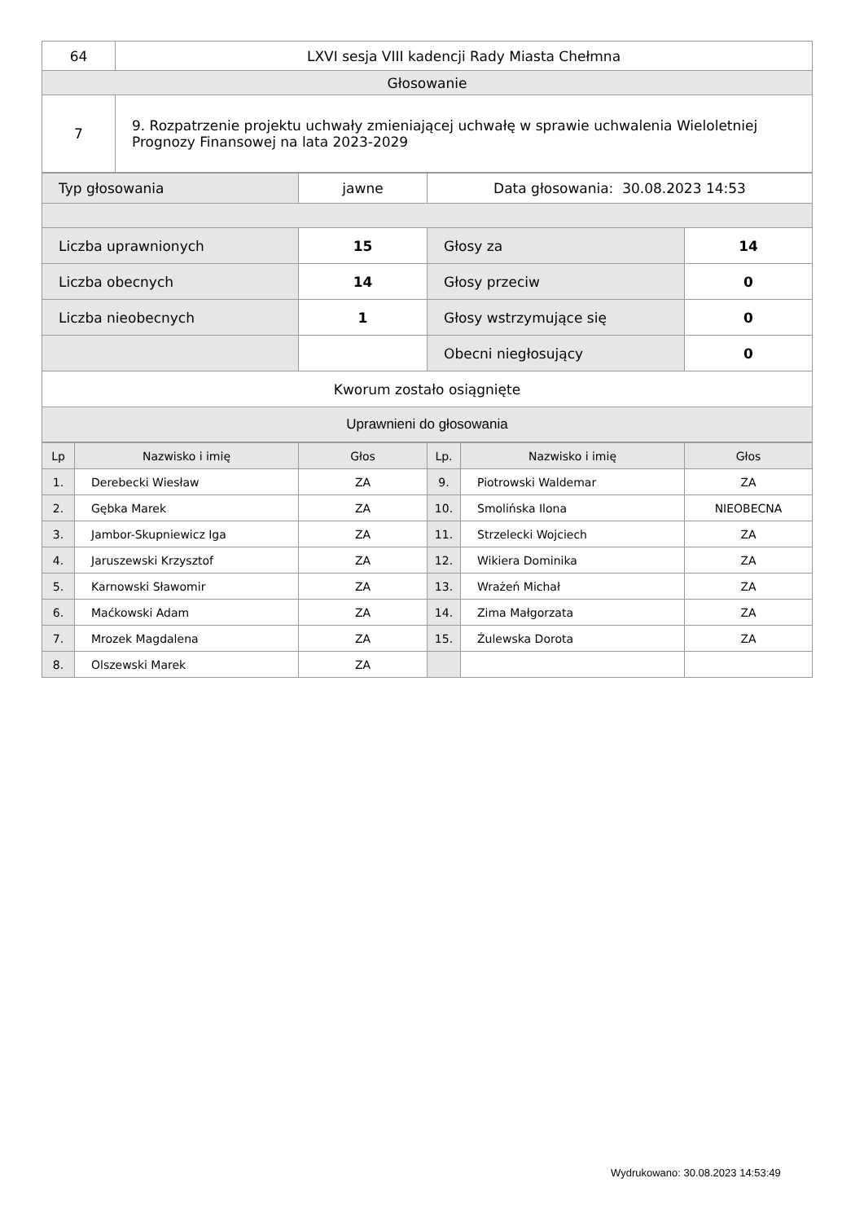| 64 | LXVI sesja VIII kadencji Rady Miasta Chełmna |
| Głosowanie | |
| 7 | 9. Rozpatrzenie projektu uchwały zmieniającej uchwałę w sprawie uchwalenia Wieloletniej Prognozy Finansowej na lata 2023-2029 |
| Typ głosowania | jawne | Data głosowania: 30.08.2023 14:53 | |
| Liczba uprawnionych | 15 | Głosy za | 14 |
| Liczba obecnych | 14 | Głosy przeciw | 0 |
| Liczba nieobecnych | 1 | Głosy wstrzymujące się | 0 |
| | | Obecni niegłosujący | 0 |
| Kworum zostało osiągnięte | | | |
| Uprawnieni do głosowania | | | |
| Lp | Nazwisko i imię | Głos | Lp. | Nazwisko i imię | Głos |
| --- | --- | --- | --- | --- | --- |
| 1. | Derebecki Wiesław | ZA | 9. | Piotrowski Waldemar | ZA |
| 2. | Gębka Marek | ZA | 10. | Smolińska Ilona | NIEOBECNA |
| 3. | Jambor-Skupniewicz Iga | ZA | 11. | Strzelecki Wojciech | ZA |
| 4. | Jaruszewski Krzysztof | ZA | 12. | Wikiera Dominika | ZA |
| 5. | Karnowski Sławomir | ZA | 13. | Wrażeń Michał | ZA |
| 6. | Maćkowski Adam | ZA | 14. | Zima Małgorzata | ZA |
| 7. | Mrozek Magdalena | ZA | 15. | Żulewska Dorota | ZA |
| 8. | Olszewski Marek | ZA | | | |
Wydrukowano: 30.08.2023 14:53:49